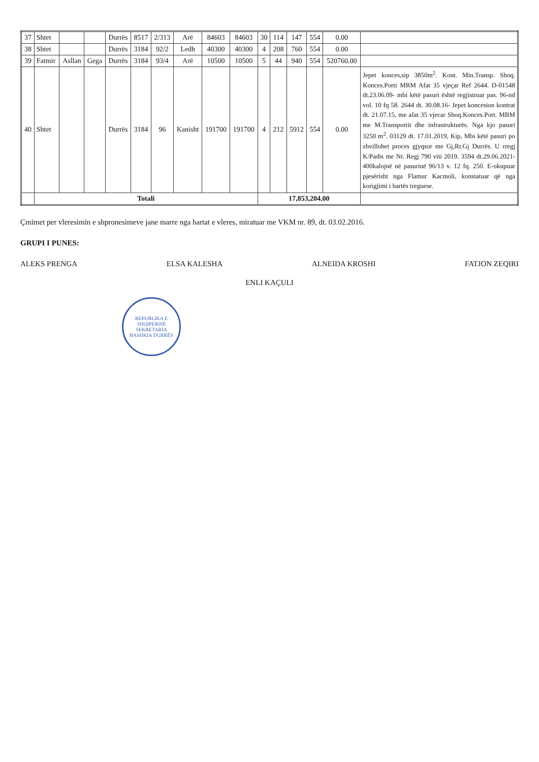| 37 | Shtet | | | Durrës | 8517 | 2/313 | Arë | 84603 | 84603 | 30 | 114 | 147 | 554 | 0.00 | |
| 38 | Shtet | | | Durrës | 3184 | 92/2 | Ledh | 40300 | 40300 | 4 | 208 | 760 | 554 | 0.00 | |
| 39 | Fatmir | Asllan | Gega | Durrës | 3184 | 93/4 | Arë | 10500 | 10500 | 5 | 44 | 940 | 554 | 520760.00 | |
| 40 | Shtet | | | Durrës | 3184 | 96 | Kanisht | 191700 | 191700 | 4 | 212 | 5912 | 554 | 0.00 | Jepet konces,sip 3850m<sup>2</sup>. Kont. Min.Transp. Shoq. Konces.Porti MRM Afat 35 vjeçar Ref 2644. D-01548 dt.23.06.09- mbi këtë pasuri është regjistruar pas. 96-nd vol. 10 fq 58. 2644 dt. 30.08.16- Jepet koncesion kontrat dt. 21.07.15, me afat 35 vjecar Shoq.Konces.Port. MBM me M.Transportit dhe infrastrukturës. Nga kjo pasuri 3250 m<sup>2</sup>. 03129 dt. 17.01.2019, Kip, Mbi këtë pasuri po zhvillohet proces gjyqsor me Gj,Rr.Gj Durrës. U rregj K/Padis me Nr. Regj 790 viti 2019. 3594 dt.29.06.2021- 400kalojnë në pasurinë 96/13 v. 12 fq. 250. E-okupuar pjesërisht nga Flamur Kacmoli, konstatuar që nga korigjimi i hartës treguese. |
| | Totali | | | | | | | | | 17,853,204.00 | | | | | |
Çmimet per vleresimin e shpronesimeve jane marre nga hartat e vleres, miratuar me VKM nr. 89, dt. 03.02.2016.
GRUPI I PUNES:
ALEKS PRENGA ELSA KALESHA ALNEIDA KROSHI FATJON ZEQIRI
ENLI KAÇULI
REPUBLIKA E SHQIPERISË
SEKRETARIA
BASHKIA DURRËS